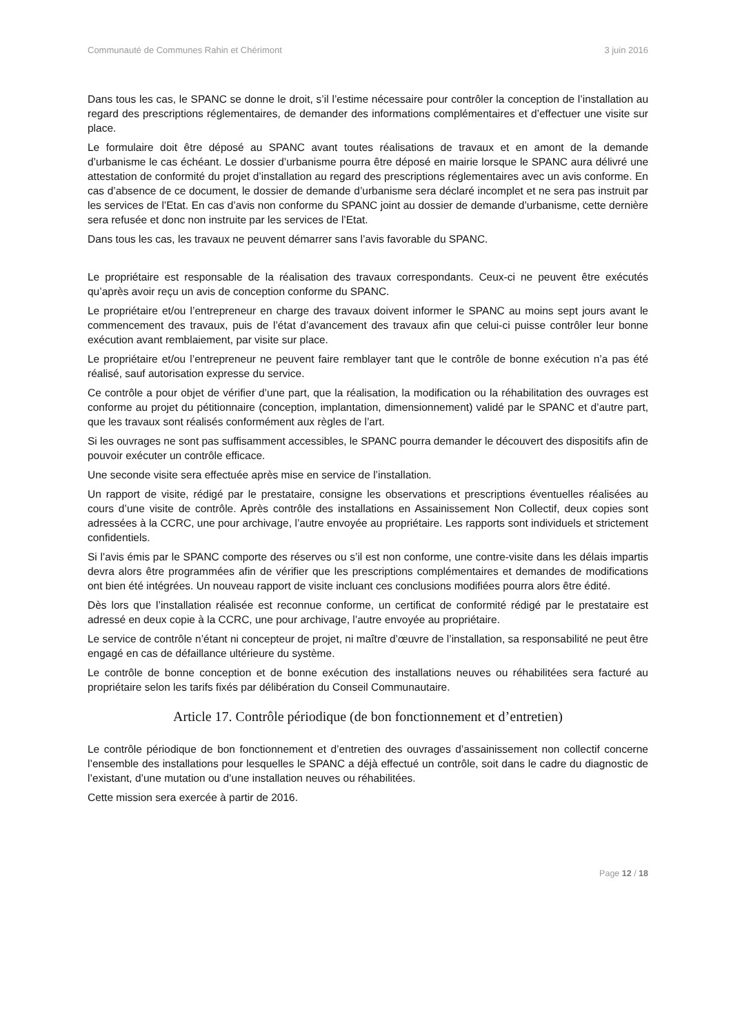Communauté de Communes Rahin et Chérimont 3 juin 2016
Dans tous les cas, le SPANC se donne le droit, s’il l’estime nécessaire pour contrôler la conception de l’installation au regard des prescriptions réglementaires, de demander des informations complémentaires et d’effectuer une visite sur place.
Le formulaire doit être déposé au SPANC avant toutes réalisations de travaux et en amont de la demande d’urbanisme le cas échéant. Le dossier d’urbanisme pourra être déposé en mairie lorsque le SPANC aura délivré une attestation de conformité du projet d’installation au regard des prescriptions réglementaires avec un avis conforme. En cas d’absence de ce document, le dossier de demande d’urbanisme sera déclaré incomplet et ne sera pas instruit par les services de l’Etat. En cas d’avis non conforme du SPANC joint au dossier de demande d’urbanisme, cette dernière sera refusée et donc non instruite par les services de l’Etat.
Dans tous les cas, les travaux ne peuvent démarrer sans l’avis favorable du SPANC.
Le propriétaire est responsable de la réalisation des travaux correspondants. Ceux-ci ne peuvent être exécutés qu’après avoir reçu un avis de conception conforme du SPANC.
Le propriétaire et/ou l’entrepreneur en charge des travaux doivent informer le SPANC au moins sept jours avant le commencement des travaux, puis de l’état d’avancement des travaux afin que celui-ci puisse contrôler leur bonne exécution avant remblaiement, par visite sur place.
Le propriétaire et/ou l’entrepreneur ne peuvent faire remblayer tant que le contrôle de bonne exécution n’a pas été réalisé, sauf autorisation expresse du service.
Ce contrôle a pour objet de vérifier d’une part, que la réalisation, la modification ou la réhabilitation des ouvrages est conforme au projet du pétitionnaire (conception, implantation, dimensionnement) validé par le SPANC et d’autre part, que les travaux sont réalisés conformément aux règles de l’art.
Si les ouvrages ne sont pas suffisamment accessibles, le SPANC pourra demander le découvert des dispositifs afin de pouvoir exécuter un contrôle efficace.
Une seconde visite sera effectuée après mise en service de l’installation.
Un rapport de visite, rédigé par le prestataire, consigne les observations et prescriptions éventuelles réalisées au cours d’une visite de contrôle. Après contrôle des installations en Assainissement Non Collectif, deux copies sont adressées à la CCRC, une pour archivage, l’autre envoyée au propriétaire. Les rapports sont individuels et strictement confidentiels.
Si l’avis émis par le SPANC comporte des réserves ou s’il est non conforme, une contre-visite dans les délais impartis devra alors être programmées afin de vérifier que les prescriptions complémentaires et demandes de modifications ont bien été intégrées. Un nouveau rapport de visite incluant ces conclusions modifiées pourra alors être édité.
Dès lors que l’installation réalisée est reconnue conforme, un certificat de conformité rédigé par le prestataire est adressé en deux copie à la CCRC, une pour archivage, l’autre envoyée au propriétaire.
Le service de contrôle n’étant ni concepteur de projet, ni maître d’œuvre de l’installation, sa responsabilité ne peut être engagé en cas de défaillance ultérieure du système.
Le contrôle de bonne conception et de bonne exécution des installations neuves ou réhabilitées sera facturé au propriétaire selon les tarifs fixés par délibération du Conseil Communautaire.
Article 17. Contrôle périodique (de bon fonctionnement et d’entretien)
Le contrôle périodique de bon fonctionnement et d’entretien des ouvrages d’assainissement non collectif concerne l’ensemble des installations pour lesquelles le SPANC a déjà effectué un contrôle, soit dans le cadre du diagnostic de l’existant, d’une mutation ou d’une installation neuves ou réhabilitées.
Cette mission sera exercée à partir de 2016.
Page 12 / 18